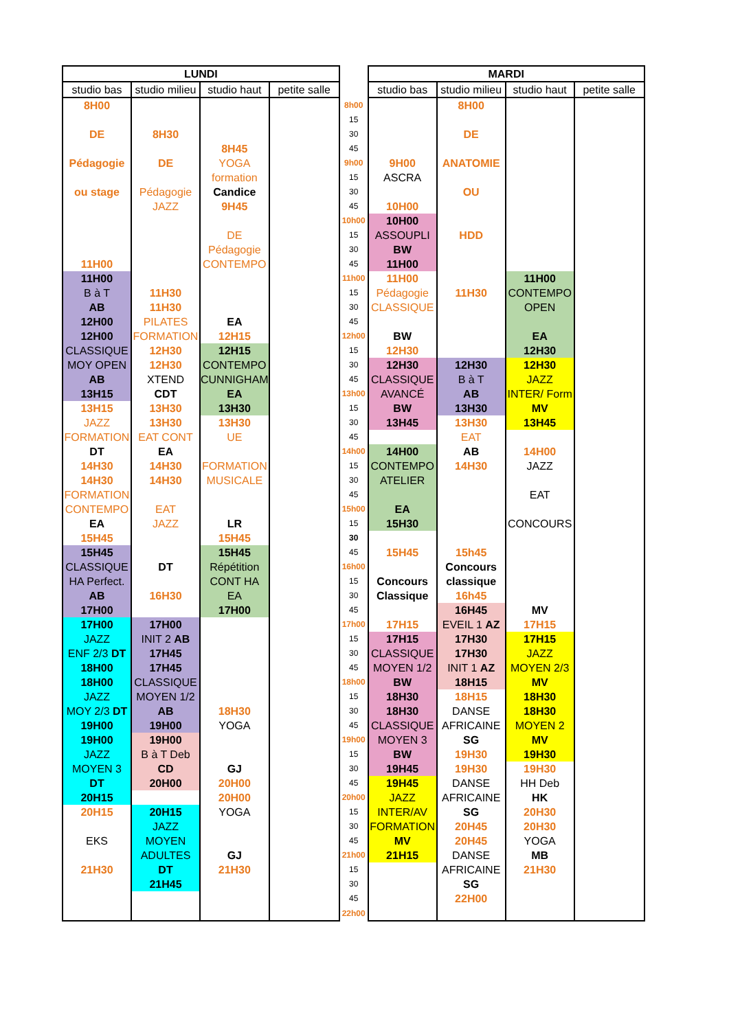| LUNDI | | | | | MARDI | | | |
| studio bas | studio milieu | studio haut | petite salle | | studio bas | studio milieu | studio haut | petite salle |
| 8H00 | | | | 8h00 | | 8H00 | | |
| | | | | 15 | | | | |
| DE | 8H30 | | | 30 | | DE | | |
| | | 8H45 | | 45 | | | | |
| Pédagogie | DE | YOGA | | 9h00 | 9H00 | ANATOMIE | | |
| | | formation | | 15 | ASCRA | | | |
| ou stage | Pédagogie | Candice | | 30 | | OU | | |
| | JAZZ | 9H45 | | 45 | 10H00 | | | |
| | | | | 10h00 | 10H00 | | | |
| | | DE | | 15 | ASSOUPLI | HDD | | |
| | | Pédagogie | | 30 | BW | | | |
| 11H00 | | CONTEMPO | | 45 | 11H00 | | | |
| 11H00 | | | | 11h00 | 11H00 | | 11H00 | |
| B à T | 11H30 | | | 15 | Pédagogie | 11H30 | CONTEMPO | |
| AB | 11H30 | | | 30 | CLASSIQUE | | OPEN | |
| 12H00 | PILATES | EA | | 45 | | | | |
| 12H00 | FORMATION | 12H15 | | 12h00 | BW | | EA | |
| CLASSIQUE | 12H30 | 12H15 | | 15 | 12H30 | | 12H30 | |
| MOY OPEN | 12H30 | CONTEMPO | | 30 | 12H30 | 12H30 | 12H30 | |
| AB | XTEND | CUNNIGHAM | | 45 | CLASSIQUE | B à T | JAZZ | |
| 13H15 | CDT | EA | | 13h00 | AVANCÉ | AB | INTER/ Form | |
| 13H15 | 13H30 | 13H30 | | 15 | BW | 13H30 | MV | |
| JAZZ | 13H30 | 13H30 | | 30 | 13H45 | 13H30 | 13H45 | |
| FORMATION | EAT CONT | UE | | 45 | | EAT | | |
| DT | EA | | | 14h00 | 14H00 | AB | 14H00 | |
| 14H30 | 14H30 | FORMATION | | 15 | CONTEMPO | 14H30 | JAZZ | |
| 14H30 | 14H30 | MUSICALE | | 30 | ATELIER | | | |
| FORMATION | | | | 45 | | | EAT | |
| CONTEMPO | EAT | | | 15h00 | EA | | | |
| EA | JAZZ | LR | | 15 | 15H30 | | CONCOURS | |
| 15H45 | | 15H45 | | 30 | | | | |
| 15H45 | | 15H45 | | 45 | 15H45 | 15h45 | | |
| CLASSIQUE | DT | Répétition | | 16h00 | | Concours | | |
| HA Perfect. | | CONT HA | | 15 | Concours | classique | | |
| AB | 16H30 | EA | | 30 | Classique | 16h45 | | |
| 17H00 | | 17H00 | | 45 | | 16H45 | MV | |
| 17H00 | 17H00 | | | 17h00 | 17H15 | EVEIL 1 AZ | 17H15 | |
| JAZZ | INIT 2 AB | | | 15 | 17H15 | 17H30 | 17H15 | |
| ENF 2/3 DT | 17H45 | | | 30 | CLASSIQUE | 17H30 | JAZZ | |
| 18H00 | 17H45 | | | 45 | MOYEN 1/2 | INIT 1 AZ | MOYEN 2/3 | |
| 18H00 | CLASSIQUE | | | 18h00 | BW | 18H15 | MV | |
| JAZZ | MOYEN 1/2 | | | 15 | 18H30 | 18H15 | 18H30 | |
| MOY 2/3 DT | AB | 18H30 | | 30 | 18H30 | DANSE | 18H30 | |
| 19H00 | 19H00 | YOGA | | 45 | CLASSIQUE | AFRICAINE | MOYEN 2 | |
| 19H00 | 19H00 | | | 19h00 | MOYEN 3 | SG | MV | |
| JAZZ | B à T Deb | | | 15 | BW | 19H30 | 19H30 | |
| MOYEN 3 | CD | GJ | | 30 | 19H45 | 19H30 | 19H30 | |
| DT | 20H00 | 20H00 | | 45 | 19H45 | DANSE | HH Deb | |
| 20H15 | | 20H00 | | 20h00 | JAZZ | AFRICAINE | HK | |
| 20H15 | 20H15 | YOGA | | 15 | INTER/AV | SG | 20H30 | |
| | JAZZ | | | 30 | FORMATION | 20H45 | 20H30 | |
| EKS | MOYEN | | | 45 | MV | 20H45 | YOGA | |
| | ADULTES | GJ | | 21h00 | 21H15 | DANSE | MB | |
| 21H30 | DT | 21H30 | | 15 | | AFRICAINE | 21H30 | |
| | 21H45 | | | 30 | | SG | | |
| | | | | 45 | | 22H00 | | |
| | | | | 22h00 | | | | |